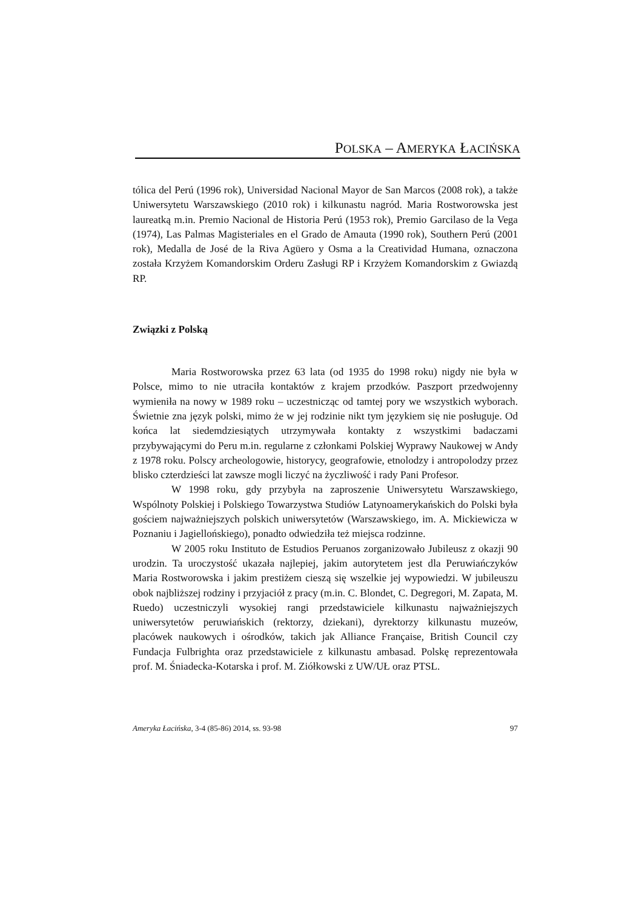POLSKA – AMERYKA ŁACIŃSKA
tólica del Perú (1996 rok), Universidad Nacional Mayor de San Marcos (2008 rok), a także Uniwersytetu Warszawskiego (2010 rok) i kilkunastu nagród. Maria Rostworowska jest laureatką m.in. Premio Nacional de Historia Perú (1953 rok), Premio Garcilaso de la Vega (1974), Las Palmas Magisteriales en el Grado de Amauta (1990 rok), Southern Perú (2001 rok), Medalla de José de la Riva Agüero y Osma a la Creatividad Humana, oznaczona została Krzyżem Komandorskim Orderu Zasługi RP i Krzyżem Komandorskim z Gwiazdą RP.
Związki z Polską
Maria Rostworowska przez 63 lata (od 1935 do 1998 roku) nigdy nie była w Polsce, mimo to nie utraciła kontaktów z krajem przodków. Paszport przedwojenny wymieniła na nowy w 1989 roku – uczestnicząc od tamtej pory we wszystkich wyborach. Świetnie zna język polski, mimo że w jej rodzinie nikt tym językiem się nie posługuje. Od końca lat siedemdziesiątych utrzymywała kontakty z wszystkimi badaczami przybywającymi do Peru m.in. regularne z członkami Polskiej Wyprawy Naukowej w Andy z 1978 roku. Polscy archeologowie, historycy, geografowie, etnolodzy i antropolodzy przez blisko czterdzieści lat zawsze mogli liczyć na życzliwość i rady Pani Profesor.
W 1998 roku, gdy przybyła na zaproszenie Uniwersytetu Warszawskiego, Wspólnoty Polskiej i Polskiego Towarzystwa Studiów Latynoamerykańskich do Polski była gościem najważniejszych polskich uniwersytetów (Warszawskiego, im. A. Mickiewicza w Poznaniu i Jagiellońskiego), ponadto odwiedziła też miejsca rodzinne.
W 2005 roku Instituto de Estudios Peruanos zorganizowało Jubileusz z okazji 90 urodzin. Ta uroczystość ukazała najlepiej, jakim autorytetem jest dla Peruwiańczyków Maria Rostworowska i jakim prestiżem cieszą się wszelkie jej wypowiedzi. W jubileuszu obok najbliższej rodziny i przyjaciół z pracy (m.in. C. Blondet, C. Degregori, M. Zapata, M. Ruedo) uczestniczyli wysokiej rangi przedstawiciele kilkunastu najważniejszych uniwersytetów peruwiańskich (rektorzy, dziekani), dyrektorzy kilkunastu muzeów, placówek naukowych i ośrodków, takich jak Alliance Française, British Council czy Fundacja Fulbrighta oraz przedstawiciele z kilkunastu ambasad. Polskę reprezentowała prof. M. Śniadecka-Kotarska i prof. M. Ziółkowski z UW/UŁ oraz PTSL.
Ameryka Łacińska, 3-4 (85-86) 2014, ss. 93-98 97